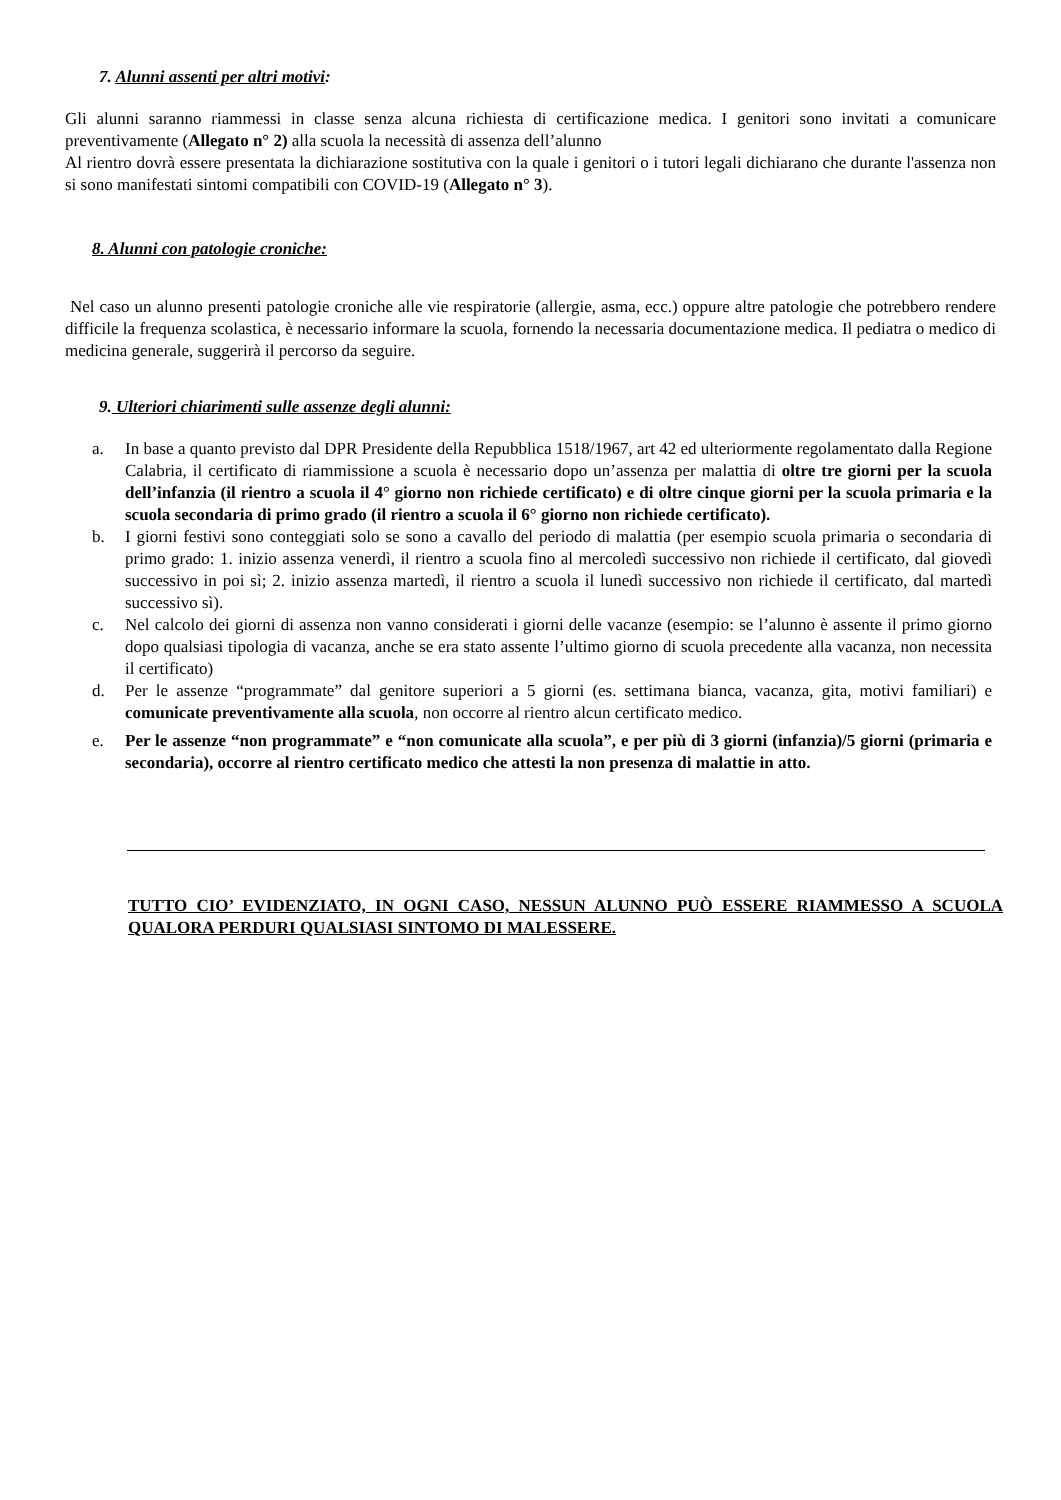7. Alunni assenti per altri motivi:
Gli alunni saranno riammessi in classe senza alcuna richiesta di certificazione medica. I genitori sono invitati a comunicare preventivamente (Allegato n° 2) alla scuola la necessità di assenza dell’alunno
Al rientro dovrà essere presentata la dichiarazione sostitutiva con la quale i genitori o i tutori legali dichiarano che durante l'assenza non si sono manifestati sintomi compatibili con COVID-19 (Allegato n° 3).
8. Alunni con patologie croniche:
Nel caso un alunno presenti patologie croniche alle vie respiratorie (allergie, asma, ecc.) oppure altre patologie che potrebbero rendere difficile la frequenza scolastica, è necessario informare la scuola, fornendo la necessaria documentazione medica. Il pediatra o medico di medicina generale, suggerirà il percorso da seguire.
9. Ulteriori chiarimenti sulle assenze degli alunni:
a. In base a quanto previsto dal DPR Presidente della Repubblica 1518/1967, art 42 ed ulteriormente regolamentato dalla Regione Calabria, il certificato di riammissione a scuola è necessario dopo un’assenza per malattia di oltre tre giorni per la scuola dell’infanzia (il rientro a scuola il 4° giorno non richiede certificato) e di oltre cinque giorni per la scuola primaria e la scuola secondaria di primo grado (il rientro a scuola il 6° giorno non richiede certificato).
b. I giorni festivi sono conteggiati solo se sono a cavallo del periodo di malattia (per esempio scuola primaria o secondaria di primo grado: 1. inizio assenza venerdì, il rientro a scuola fino al mercoledì successivo non richiede il certificato, dal giovedì successivo in poi sì; 2. inizio assenza martedì, il rientro a scuola il lunedì successivo non richiede il certificato, dal martedì successivo sì).
c. Nel calcolo dei giorni di assenza non vanno considerati i giorni delle vacanze (esempio: se l’alunno è assente il primo giorno dopo qualsiasi tipologia di vacanza, anche se era stato assente l’ultimo giorno di scuola precedente alla vacanza, non necessita il certificato)
d. Per le assenze “programmate” dal genitore superiori a 5 giorni (es. settimana bianca, vacanza, gita, motivi familiari) e comunicate preventivamente alla scuola, non occorre al rientro alcun certificato medico.
e. Per le assenze “non programmate” e “non comunicate alla scuola”, e per più di 3 giorni (infanzia)/5 giorni (primaria e secondaria), occorre al rientro certificato medico che attesti la non presenza di malattie in atto.
TUTTO CIO’ EVIDENZIATO, IN OGNI CASO, NESSUN ALUNNO PUÒ ESSERE RIAMMESSO A SCUOLA QUALORA PERDURI QUALSIASI SINTOMO DI MALESSERE.